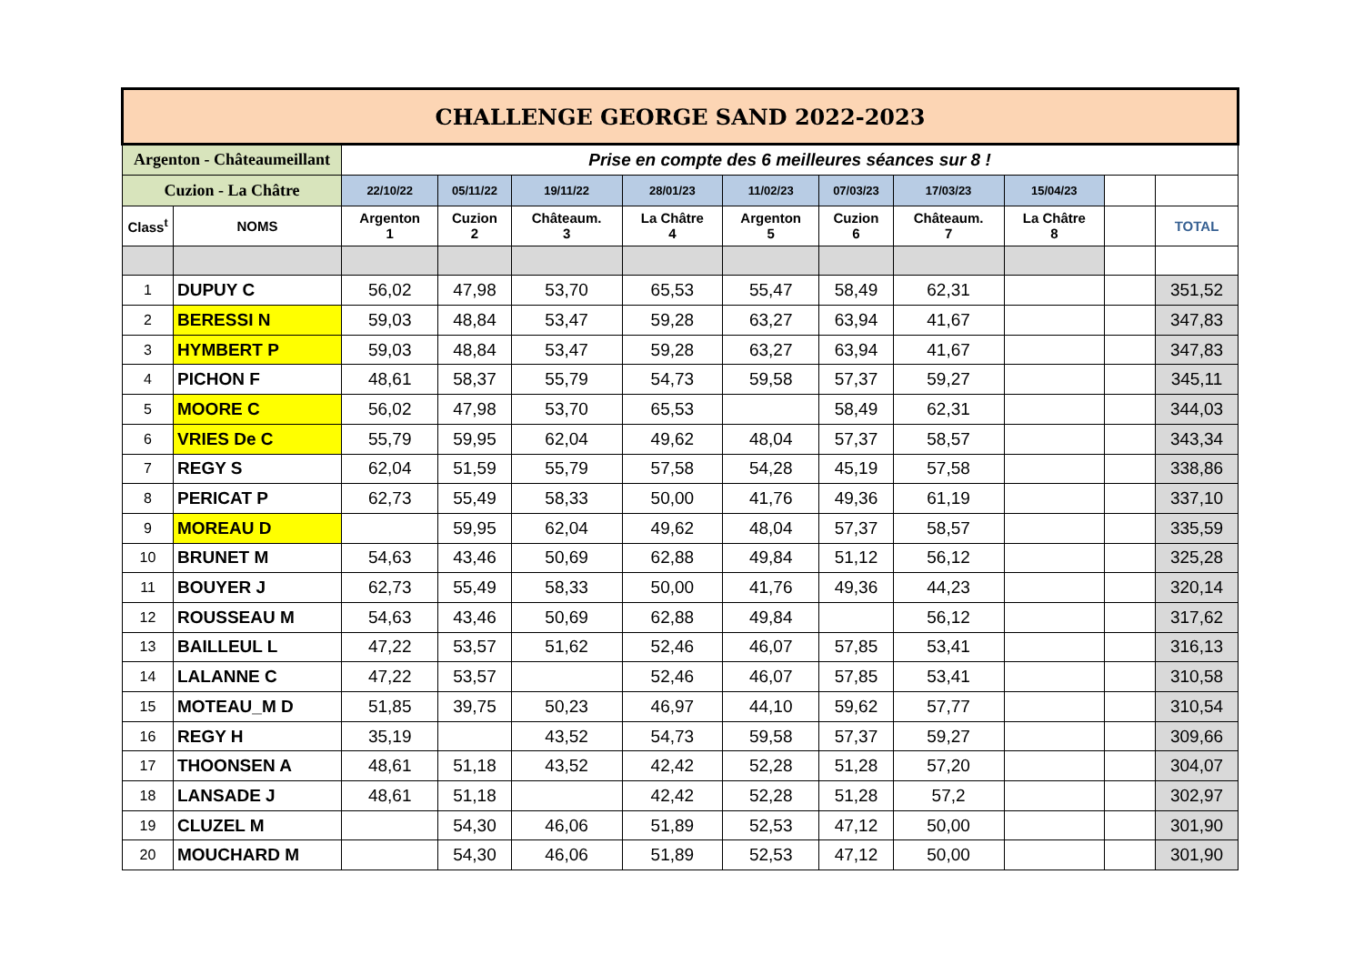| CHALLENGE GEORGE SAND 2022-2023 | | | | | | | | | | | |
| Argenton - Châteaumeillant | | Prise en compte des 6 meilleures séances sur 8 ! | | | | | | | | | |
| Cuzion - La Châtre | | 22/10/22 | 05/11/22 | 19/11/22 | 28/01/23 | 11/02/23 | 07/03/23 | 17/03/23 | 15/04/23 | | |
| Class<sup>t</sup> | NOMS | Argenton 1 | Cuzion 2 | Châteaum. 3 | La Châtre 4 | Argenton 5 | Cuzion 6 | Châteaum. 7 | La Châtre 8 | | TOTAL |
| 1 | DUPUY C | 56,02 | 47,98 | 53,70 | 65,53 | 55,47 | 58,49 | 62,31 | | | 351,52 |
| 2 | BERESSI N | 59,03 | 48,84 | 53,47 | 59,28 | 63,27 | 63,94 | 41,67 | | | 347,83 |
| 3 | HYMBERT P | 59,03 | 48,84 | 53,47 | 59,28 | 63,27 | 63,94 | 41,67 | | | 347,83 |
| 4 | PICHON F | 48,61 | 58,37 | 55,79 | 54,73 | 59,58 | 57,37 | 59,27 | | | 345,11 |
| 5 | MOORE C | 56,02 | 47,98 | 53,70 | 65,53 | | 58,49 | 62,31 | | | 344,03 |
| 6 | VRIES De C | 55,79 | 59,95 | 62,04 | 49,62 | 48,04 | 57,37 | 58,57 | | | 343,34 |
| 7 | REGY S | 62,04 | 51,59 | 55,79 | 57,58 | 54,28 | 45,19 | 57,58 | | | 338,86 |
| 8 | PERICAT P | 62,73 | 55,49 | 58,33 | 50,00 | 41,76 | 49,36 | 61,19 | | | 337,10 |
| 9 | MOREAU D | | 59,95 | 62,04 | 49,62 | 48,04 | 57,37 | 58,57 | | | 335,59 |
| 10 | BRUNET M | 54,63 | 43,46 | 50,69 | 62,88 | 49,84 | 51,12 | 56,12 | | | 325,28 |
| 11 | BOUYER J | 62,73 | 55,49 | 58,33 | 50,00 | 41,76 | 49,36 | 44,23 | | | 320,14 |
| 12 | ROUSSEAU M | 54,63 | 43,46 | 50,69 | 62,88 | 49,84 | | 56,12 | | | 317,62 |
| 13 | BAILLEUL L | 47,22 | 53,57 | 51,62 | 52,46 | 46,07 | 57,85 | 53,41 | | | 316,13 |
| 14 | LALANNE C | 47,22 | 53,57 | | 52,46 | 46,07 | 57,85 | 53,41 | | | 310,58 |
| 15 | MOTEAU_M D | 51,85 | 39,75 | 50,23 | 46,97 | 44,10 | 59,62 | 57,77 | | | 310,54 |
| 16 | REGY H | 35,19 | | 43,52 | 54,73 | 59,58 | 57,37 | 59,27 | | | 309,66 |
| 17 | THOONSEN A | 48,61 | 51,18 | 43,52 | 42,42 | 52,28 | 51,28 | 57,20 | | | 304,07 |
| 18 | LANSADE J | 48,61 | 51,18 | | 42,42 | 52,28 | 51,28 | 57,2 | | | 302,97 |
| 19 | CLUZEL M | | 54,30 | 46,06 | 51,89 | 52,53 | 47,12 | 50,00 | | | 301,90 |
| 20 | MOUCHARD M | | 54,30 | 46,06 | 51,89 | 52,53 | 47,12 | 50,00 | | | 301,90 |